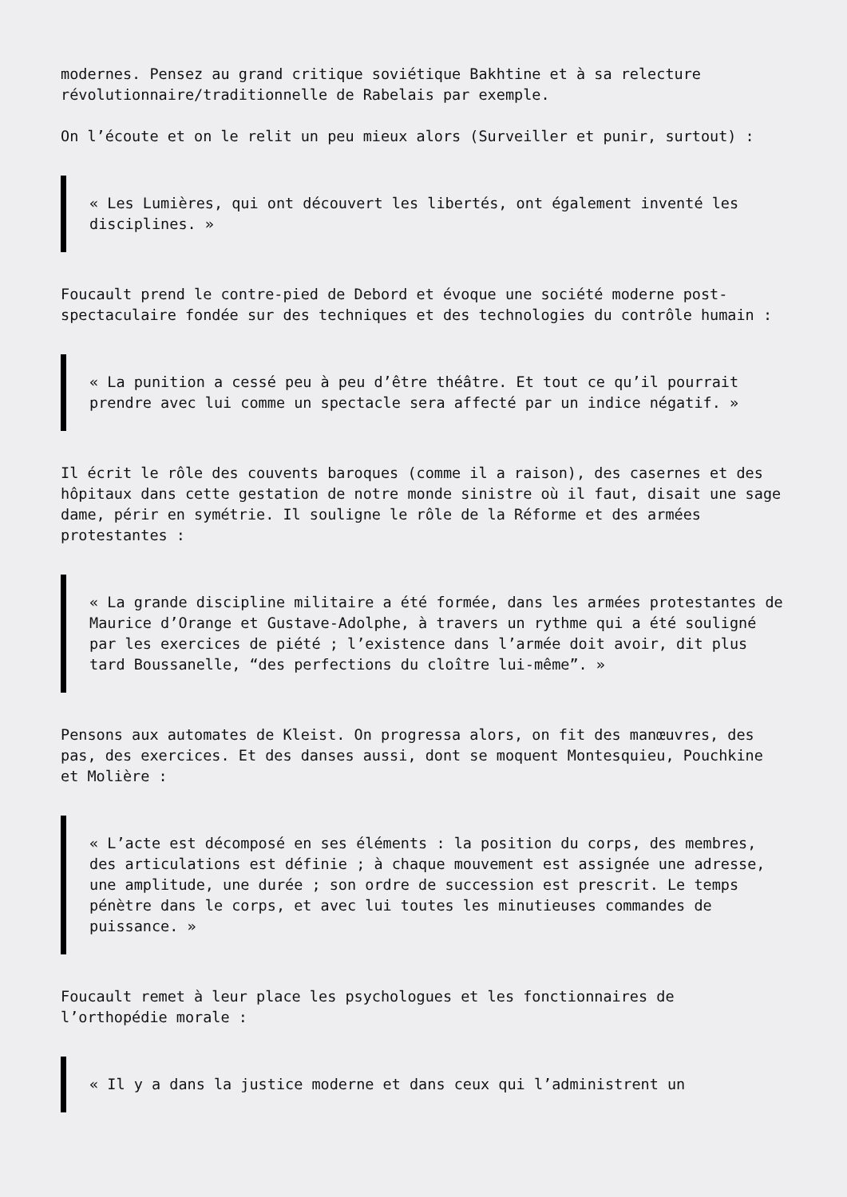modernes. Pensez au grand critique soviétique Bakhtine et à sa relecture révolutionnaire/traditionnelle de Rabelais par exemple.
On l’écoute et on le relit un peu mieux alors (Surveiller et punir, surtout) :
« Les Lumières, qui ont découvert les libertés, ont également inventé les disciplines. »
Foucault prend le contre-pied de Debord et évoque une société moderne post-spectaculaire fondée sur des techniques et des technologies du contrôle humain :
« La punition a cessé peu à peu d’être théâtre. Et tout ce qu’il pourrait prendre avec lui comme un spectacle sera affecté par un indice négatif. »
Il écrit le rôle des couvents baroques (comme il a raison), des casernes et des hôpitaux dans cette gestation de notre monde sinistre où il faut, disait une sage dame, périr en symétrie. Il souligne le rôle de la Réforme et des armées protestantes :
« La grande discipline militaire a été formée, dans les armées protestantes de Maurice d’Orange et Gustave-Adolphe, à travers un rythme qui a été souligné par les exercices de piété ; l’existence dans l’armée doit avoir, dit plus tard Boussanelle, “des perfections du cloître lui-même”. »
Pensons aux automates de Kleist. On progressa alors, on fit des manœuvres, des pas, des exercices. Et des danses aussi, dont se moquent Montesquieu, Pouchkine et Molière :
« L’acte est décomposé en ses éléments : la position du corps, des membres, des articulations est définie ; à chaque mouvement est assignée une adresse, une amplitude, une durée ; son ordre de succession est prescrit. Le temps pénètre dans le corps, et avec lui toutes les minutieuses commandes de puissance. »
Foucault remet à leur place les psychologues et les fonctionnaires de l’orthopédie morale :
« Il y a dans la justice moderne et dans ceux qui l’administrent un